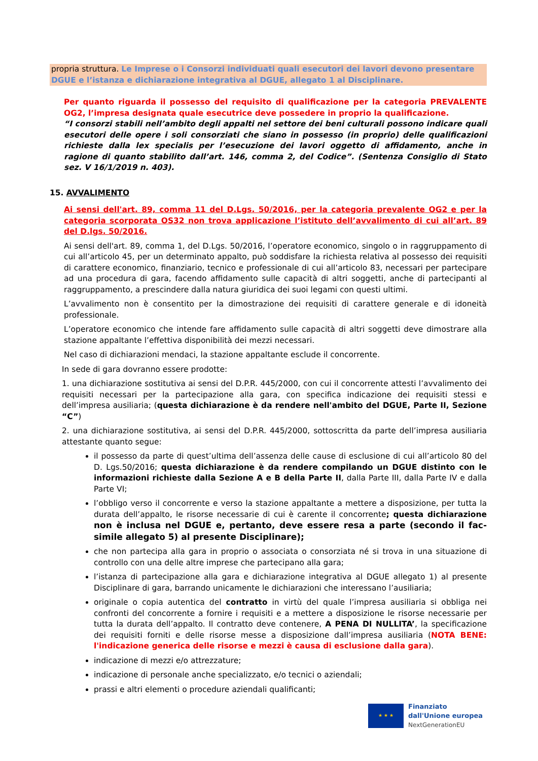propria struttura. Le Imprese o i Consorzi individuati quali esecutori dei lavori devono presentare DGUE e l’istanza e dichiarazione integrativa al DGUE, allegato 1 al Disciplinare.
Per quanto riguarda il possesso del requisito di qualificazione per la categoria PREVALENTE OG2, l’impresa designata quale esecutrice deve possedere in proprio la qualificazione.
“I consorzi stabili nell’ambito degli appalti nel settore dei beni culturali possono indicare quali esecutori delle opere i soli consorziati che siano in possesso (in proprio) delle qualificazioni richieste dalla lex specialis per l’esecuzione dei lavori oggetto di affidamento, anche in ragione di quanto stabilito dall’art. 146, comma 2, del Codice”. (Sentenza Consiglio di Stato sez. V 16/1/2019 n. 403).
15. AVVALIMENTO
Ai sensi dell'art. 89, comma 11 del D.Lgs. 50/2016, per la categoria prevalente OG2 e per la categoria scorporata OS32 non trova applicazione l’istituto dell’avvalimento di cui all’art. 89 del D.lgs. 50/2016.
Ai sensi dell'art. 89, comma 1, del D.Lgs. 50/2016, l’operatore economico, singolo o in raggruppamento di cui all’articolo 45, per un determinato appalto, può soddisfare la richiesta relativa al possesso dei requisiti di carattere economico, finanziario, tecnico e professionale di cui all’articolo 83, necessari per partecipare ad una procedura di gara, facendo affidamento sulle capacità di altri soggetti, anche di partecipanti al raggruppamento, a prescindere dalla natura giuridica dei suoi legami con questi ultimi.
L’avvalimento non è consentito per la dimostrazione dei requisiti di carattere generale e di idoneità professionale.
L’operatore economico che intende fare affidamento sulle capacità di altri soggetti deve dimostrare alla stazione appaltante l’effettiva disponibilità dei mezzi necessari.
Nel caso di dichiarazioni mendaci, la stazione appaltante esclude il concorrente.
In sede di gara dovranno essere prodotte:
1. una dichiarazione sostitutiva ai sensi del D.P.R. 445/2000, con cui il concorrente attesti l’avvalimento dei requisiti necessari per la partecipazione alla gara, con specifica indicazione dei requisiti stessi e dell’impresa ausiliaria; (questa dichiarazione è da rendere nell'ambito del DGUE, Parte II, Sezione “C”)
2. una dichiarazione sostitutiva, ai sensi del D.P.R. 445/2000, sottoscritta da parte dell’impresa ausiliaria attestante quanto segue:
il possesso da parte di quest’ultima dell’assenza delle cause di esclusione di cui all’articolo 80 del D. Lgs.50/2016; questa dichiarazione è da rendere compilando un DGUE distinto con le informazioni richieste dalla Sezione A e B della Parte II, dalla Parte III, dalla Parte IV e dalla Parte VI;
l’obbligo verso il concorrente e verso la stazione appaltante a mettere a disposizione, per tutta la durata dell’appalto, le risorse necessarie di cui è carente il concorrente; questa dichiarazione non è inclusa nel DGUE e, pertanto, deve essere resa a parte (secondo il fac-simile allegato 5) al presente Disciplinare);
che non partecipa alla gara in proprio o associata o consorziata né si trova in una situazione di controllo con una delle altre imprese che partecipano alla gara;
l’istanza di partecipazione alla gara e dichiarazione integrativa al DGUE allegato 1) al presente Disciplinare di gara, barrando unicamente le dichiarazioni che interessano l’ausiliaria;
originale o copia autentica del contratto in virtù del quale l’impresa ausiliaria si obbliga nei confronti del concorrente a fornire i requisiti e a mettere a disposizione le risorse necessarie per tutta la durata dell’appalto. Il contratto deve contenere, A PENA DI NULLITA’, la specificazione dei requisiti forniti e delle risorse messe a disposizione dall’impresa ausiliaria (NOTA BENE: l'indicazione generica delle risorse e mezzi è causa di esclusione dalla gara).
indicazione di mezzi e/o attrezzature;
indicazione di personale anche specializzato, e/o tecnici o aziendali;
prassi e altri elementi o procedure aziendali qualificanti;
★ ★ ★
Finanziato
dall'Unione europea
NextGenerationEU